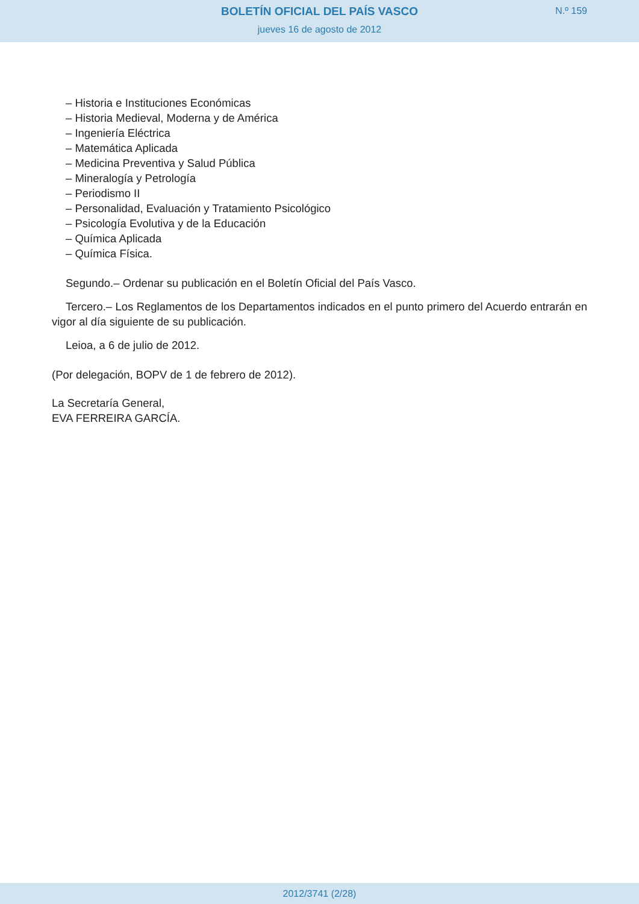BOLETÍN OFICIAL DEL PAÍS VASCO
jueves 16 de agosto de 2012
N.º 159
– Historia e Instituciones Económicas
– Historia Medieval, Moderna y de América
– Ingeniería Eléctrica
– Matemática Aplicada
– Medicina Preventiva y Salud Pública
– Mineralogía y Petrología
– Periodismo II
– Personalidad, Evaluación y Tratamiento Psicológico
– Psicología Evolutiva y de la Educación
– Química Aplicada
– Química Física.
Segundo.– Ordenar su publicación en el Boletín Oficial del País Vasco.
Tercero.– Los Reglamentos de los Departamentos indicados en el punto primero del Acuerdo entrarán en vigor al día siguiente de su publicación.
Leioa, a 6 de julio de 2012.
(Por delegación, BOPV de 1 de febrero de 2012).
La Secretaría General,
EVA FERREIRA GARCÍA.
2012/3741 (2/28)